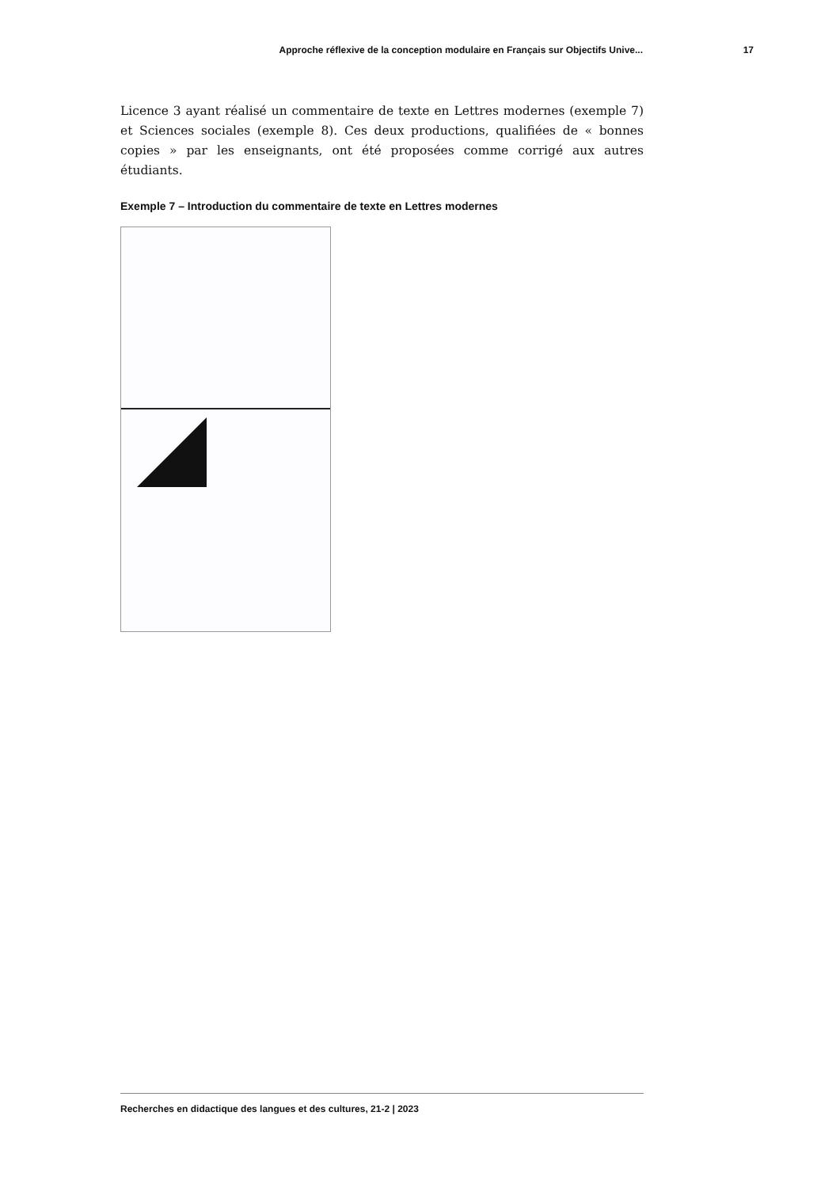Approche réflexive de la conception modulaire en Français sur Objectifs Unive... 17
Licence 3 ayant réalisé un commentaire de texte en Lettres modernes (exemple 7) et Sciences sociales (exemple 8). Ces deux productions, qualifiées de « bonnes copies » par les enseignants, ont été proposées comme corrigé aux autres étudiants.
Exemple 7 – Introduction du commentaire de texte en Lettres modernes
Recherches en didactique des langues et des cultures, 21-2 | 2023